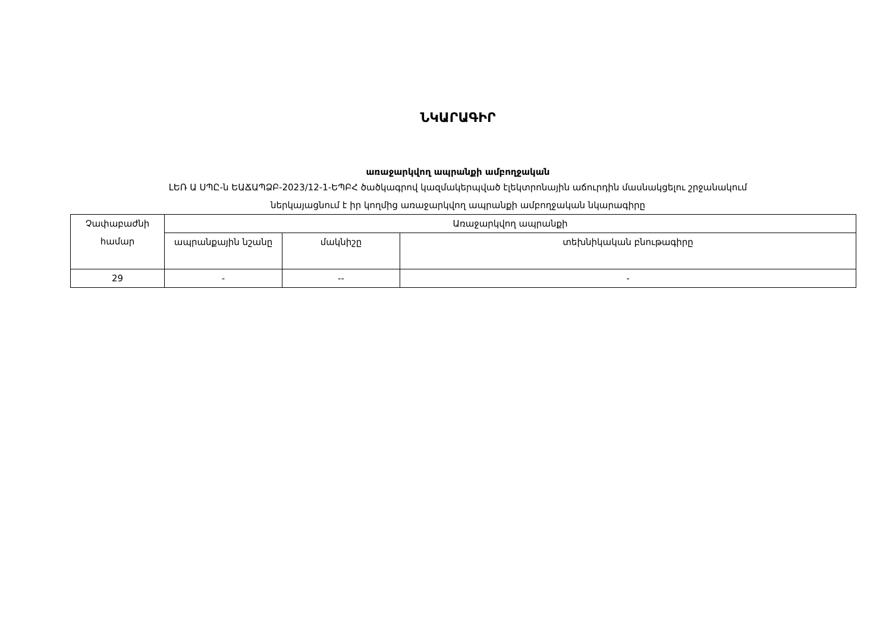ՆԿԱՐԱԳԻՐ
առաջարկվող ապրանքի ամբողջական
ԼԵՌ Ա ՍՊԸ-ն ԵԱՃԱՊՁԲ-2023/12-1-ԵՊԲՀ ծածկագրով կազմակերպված էլեկտրոնային աճուրդին մասնակցելու շրջանակում
ներկայացնում է իր կողմից առաջարկվող ապրանքի ամբողջական նկարագիրը
| Չափաբաժնի համար | Առաջարկվող ապրանքի | | |
| --- | --- | --- | --- |
| | ապրանքային նշանը | մակնիշը | տեխնիկական բնութագիրը |
| 29 | - | -- | - |